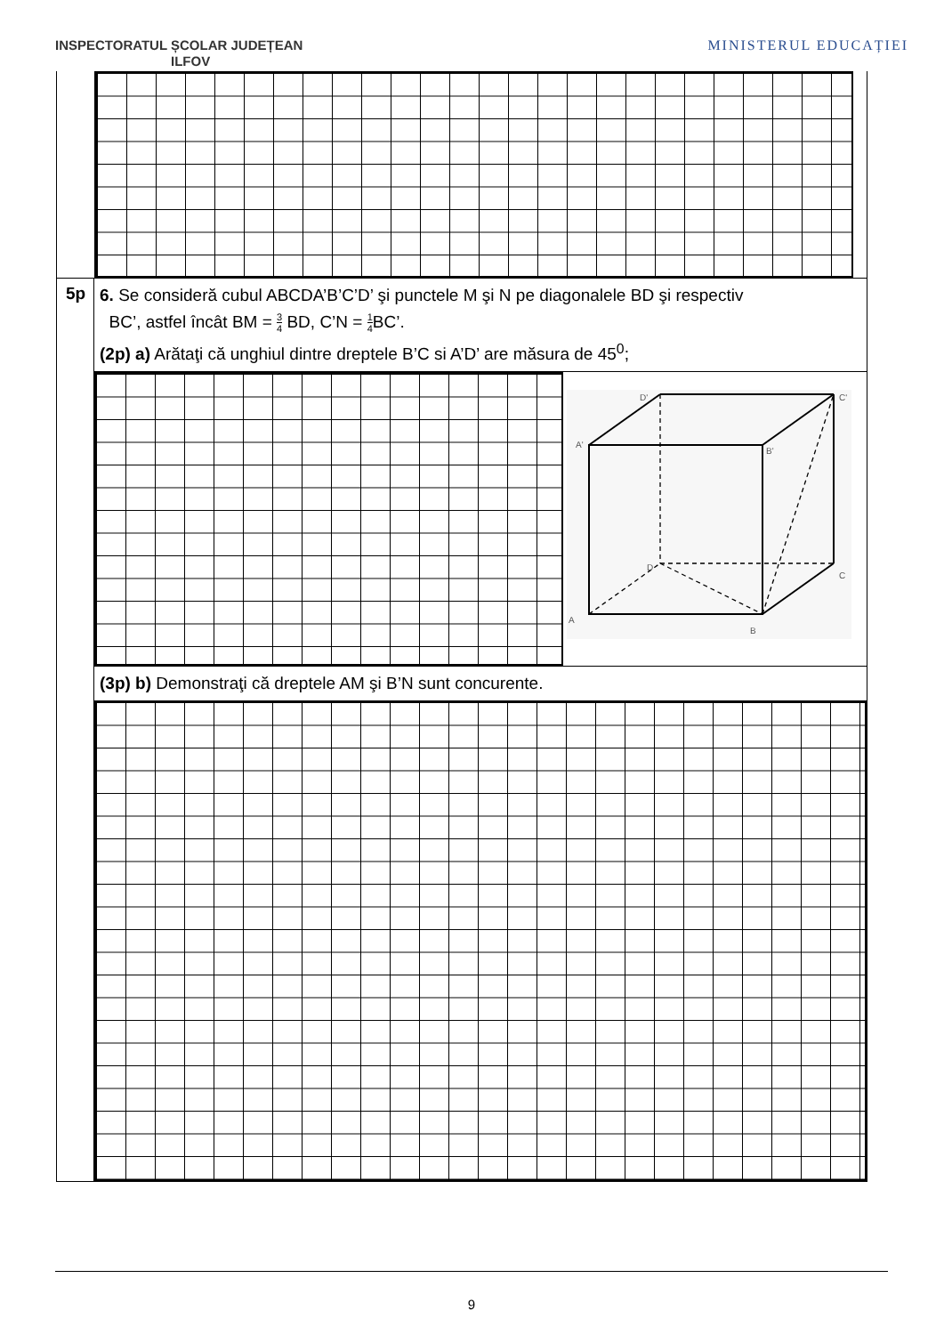INSPECTORATUL ȘCOLAR JUDEȚEAN
ILFOV
MINISTERUL EDUCAȚIEI
5p
6. Se consideră cubul ABCDA’B’C’D’ şi punctele M şi N pe diagonalele BD şi respectiv
BC’, astfel încât BM = 3 4 BD, C’N = 1 4 BC’.
(2p) a) Arătaţi că unghiul dintre dreptele B’C si A’D’ are măsura de 45<sup>0</sup>;
D'
C'
A'
B'
D
C
A
B
(3p) b) Demonstraţi că dreptele AM şi B’N sunt concurente.
9